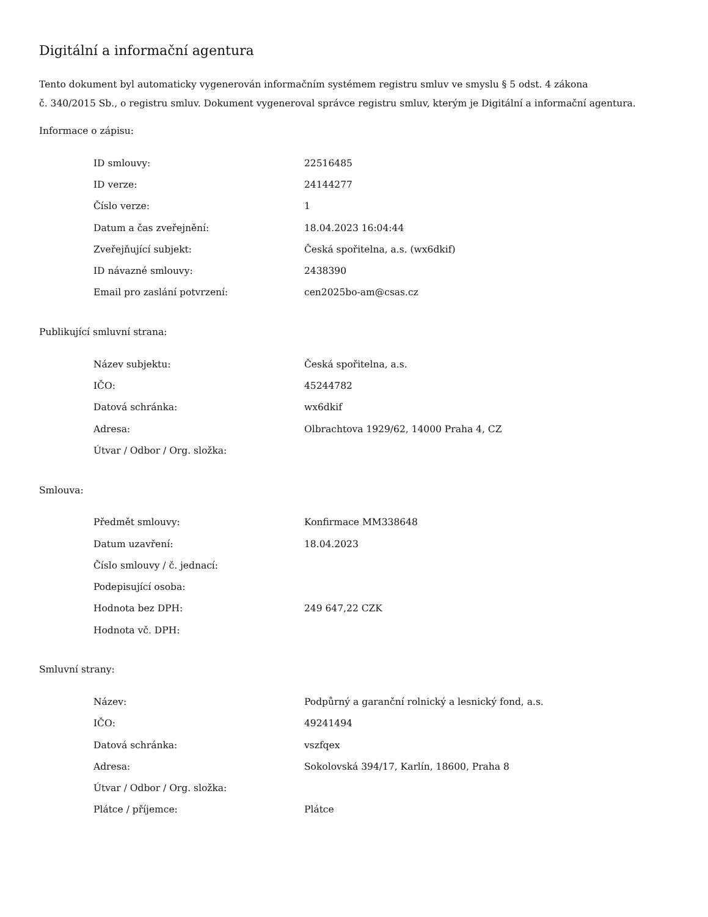Digitální a informační agentura
Tento dokument byl automaticky vygenerován informačním systémem registru smluv ve smyslu § 5 odst. 4 zákona
č. 340/2015 Sb., o registru smluv. Dokument vygeneroval správce registru smluv, kterým je Digitální a informační agentura.
Informace o zápisu:
| ID smlouvy: | 22516485 |
| ID verze: | 24144277 |
| Číslo verze: | 1 |
| Datum a čas zveřejnění: | 18.04.2023 16:04:44 |
| Zveřejňující subjekt: | Česká spořitelna, a.s. (wx6dkif) |
| ID návazné smlouvy: | 2438390 |
| Email pro zaslání potvrzení: | cen2025bo-am@csas.cz |
Publikující smluvní strana:
| Název subjektu: | Česká spořitelna, a.s. |
| IČO: | 45244782 |
| Datová schránka: | wx6dkif |
| Adresa: | Olbrachtova 1929/62, 14000 Praha 4, CZ |
| Útvar / Odbor / Org. složka: | |
Smlouva:
| Předmět smlouvy: | Konfirmace MM338648 |
| Datum uzavření: | 18.04.2023 |
| Číslo smlouvy / č. jednací: | |
| Podepisující osoba: | |
| Hodnota bez DPH: | 249 647,22 CZK |
| Hodnota vč. DPH: | |
Smluvní strany:
| Název: | Podpůrný a garanční rolnický a lesnický fond, a.s. |
| IČO: | 49241494 |
| Datová schránka: | vszfqex |
| Adresa: | Sokolovská 394/17, Karlín, 18600, Praha 8 |
| Útvar / Odbor / Org. složka: | |
| Plátce / příjemce: | Plátce |